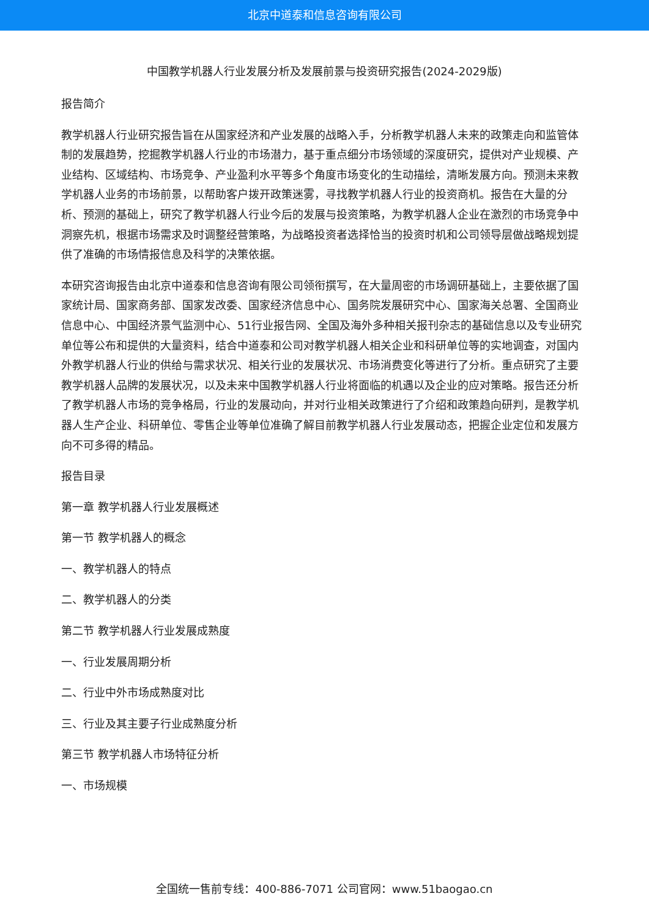北京中道泰和信息咨询有限公司
中国教学机器人行业发展分析及发展前景与投资研究报告(2024-2029版)
报告简介
教学机器人行业研究报告旨在从国家经济和产业发展的战略入手，分析教学机器人未来的政策走向和监管体制的发展趋势，挖掘教学机器人行业的市场潜力，基于重点细分市场领域的深度研究，提供对产业规模、产业结构、区域结构、市场竞争、产业盈利水平等多个角度市场变化的生动描绘，清晰发展方向。预测未来教学机器人业务的市场前景，以帮助客户拨开政策迷雾，寻找教学机器人行业的投资商机。报告在大量的分析、预测的基础上，研究了教学机器人行业今后的发展与投资策略，为教学机器人企业在激烈的市场竞争中洞察先机，根据市场需求及时调整经营策略，为战略投资者选择恰当的投资时机和公司领导层做战略规划提供了准确的市场情报信息及科学的决策依据。
本研究咨询报告由北京中道泰和信息咨询有限公司领衔撰写，在大量周密的市场调研基础上，主要依据了国家统计局、国家商务部、国家发改委、国家经济信息中心、国务院发展研究中心、国家海关总署、全国商业信息中心、中国经济景气监测中心、51行业报告网、全国及海外多种相关报刊杂志的基础信息以及专业研究单位等公布和提供的大量资料，结合中道泰和公司对教学机器人相关企业和科研单位等的实地调查，对国内外教学机器人行业的供给与需求状况、相关行业的发展状况、市场消费变化等进行了分析。重点研究了主要教学机器人品牌的发展状况，以及未来中国教学机器人行业将面临的机遇以及企业的应对策略。报告还分析了教学机器人市场的竞争格局，行业的发展动向，并对行业相关政策进行了介绍和政策趋向研判，是教学机器人生产企业、科研单位、零售企业等单位准确了解目前教学机器人行业发展动态，把握企业定位和发展方向不可多得的精品。
报告目录
第一章 教学机器人行业发展概述
第一节 教学机器人的概念
一、教学机器人的特点
二、教学机器人的分类
第二节 教学机器人行业发展成熟度
一、行业发展周期分析
二、行业中外市场成熟度对比
三、行业及其主要子行业成熟度分析
第三节 教学机器人市场特征分析
一、市场规模
全国统一售前专线：400-886-7071 公司官网：www.51baogao.cn